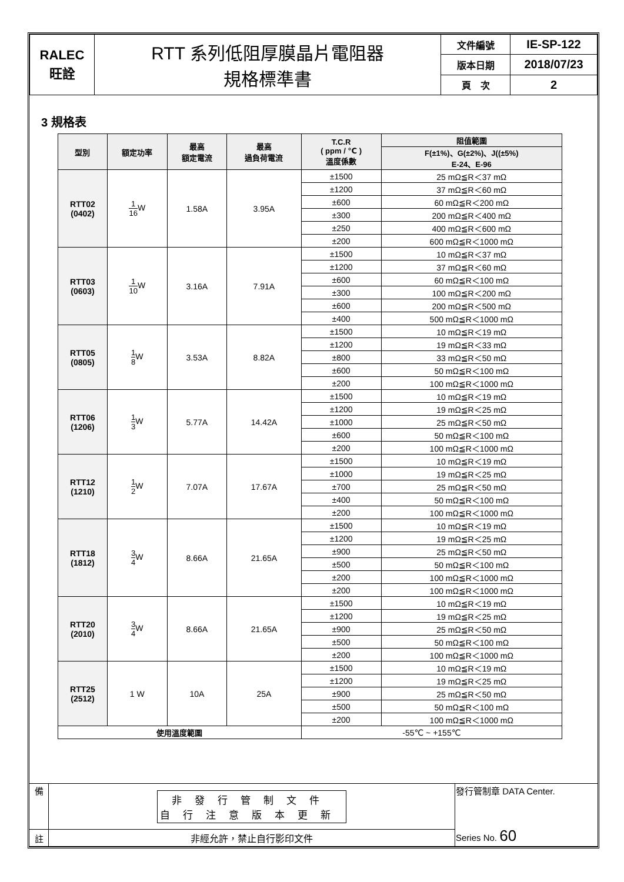| RALEC 旺詮 | RTT 系列低阻厚膜晶片電阻器 規格標準書 | 文件編號 | IE-SP-122 |
| | | 版本日期 | 2018/07/23 |
| | | 頁 次 | 2 |
3 規格表
| 型別 | 額定功率 | 最高 額定電流 | 最高 過負荷電流 | T.C.R ( ppm / ℃ ) 溫度係數 | 阻值範圍 |
| --- | --- | --- | --- | --- | --- |
| | | | | | F(±1%)、G(±2%)、J((±5%) E-24、E-96 |
| RTT02 (0402) | 1 16 W | 1.58A | 3.95A | ±1500 | 25 mΩ≦R＜37 mΩ |
| | | | | ±1200 | 37 mΩ≦R＜60 mΩ |
| | | | | ±600 | 60 mΩ≦R＜200 mΩ |
| | | | | ±300 | 200 mΩ≦R＜400 mΩ |
| | | | | ±250 | 400 mΩ≦R＜600 mΩ |
| | | | | ±200 | 600 mΩ≦R＜1000 mΩ |
| RTT03 (0603) | 1 10 W | 3.16A | 7.91A | ±1500 | 10 mΩ≦R＜37 mΩ |
| | | | | ±1200 | 37 mΩ≦R＜60 mΩ |
| | | | | ±600 | 60 mΩ≦R＜100 mΩ |
| | | | | ±300 | 100 mΩ≦R＜200 mΩ |
| | | | | ±600 | 200 mΩ≦R＜500 mΩ |
| | | | | ±400 | 500 mΩ≦R＜1000 mΩ |
| RTT05 (0805) | 1 8 W | 3.53A | 8.82A | ±1500 | 10 mΩ≦R＜19 mΩ |
| | | | | ±1200 | 19 mΩ≦R＜33 mΩ |
| | | | | ±800 | 33 mΩ≦R＜50 mΩ |
| | | | | ±600 | 50 mΩ≦R＜100 mΩ |
| | | | | ±200 | 100 mΩ≦R＜1000 mΩ |
| RTT06 (1206) | 1 3 W | 5.77A | 14.42A | ±1500 | 10 mΩ≦R＜19 mΩ |
| | | | | ±1200 | 19 mΩ≦R＜25 mΩ |
| | | | | ±1000 | 25 mΩ≦R＜50 mΩ |
| | | | | ±600 | 50 mΩ≦R＜100 mΩ |
| | | | | ±200 | 100 mΩ≦R＜1000 mΩ |
| RTT12 (1210) | 1 2 W | 7.07A | 17.67A | ±1500 | 10 mΩ≦R＜19 mΩ |
| | | | | ±1000 | 19 mΩ≦R＜25 mΩ |
| | | | | ±700 | 25 mΩ≦R＜50 mΩ |
| | | | | ±400 | 50 mΩ≦R＜100 mΩ |
| | | | | ±200 | 100 mΩ≦R＜1000 mΩ |
| RTT18 (1812) | 3 4 W | 8.66A | 21.65A | ±1500 | 10 mΩ≦R＜19 mΩ |
| | | | | ±1200 | 19 mΩ≦R＜25 mΩ |
| | | | | ±900 | 25 mΩ≦R＜50 mΩ |
| | | | | ±500 | 50 mΩ≦R＜100 mΩ |
| | | | | ±200 | 100 mΩ≦R＜1000 mΩ |
| | | | | ±200 | 100 mΩ≦R＜1000 mΩ |
| RTT20 (2010) | 3 4 W | 8.66A | 21.65A | ±1500 | 10 mΩ≦R＜19 mΩ |
| | | | | ±1200 | 19 mΩ≦R＜25 mΩ |
| | | | | ±900 | 25 mΩ≦R＜50 mΩ |
| | | | | ±500 | 50 mΩ≦R＜100 mΩ |
| | | | | ±200 | 100 mΩ≦R＜1000 mΩ |
| RTT25 (2512) | 1 W | 10A | 25A | ±1500 | 10 mΩ≦R＜19 mΩ |
| | | | | ±1200 | 19 mΩ≦R＜25 mΩ |
| | | | | ±900 | 25 mΩ≦R＜50 mΩ |
| | | | | ±500 | 50 mΩ≦R＜100 mΩ |
| | | | | ±200 | 100 mΩ≦R＜1000 mΩ |
| 使用溫度範圍 | | | | -55℃ ~ +155℃ | |
| 備 | 非發行管制文件 自行注意版本更新 | 發行管制章 DATA Center. Series No. 60 |
| 註 | 非經允許，禁止自行影印文件 | |